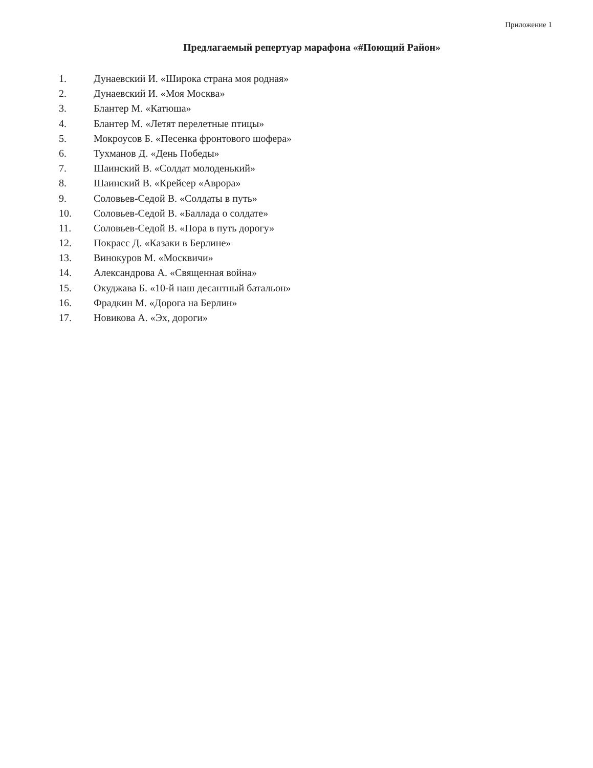Приложение 1
Предлагаемый репертуар марафона «#Поющий Район»
1. Дунаевский И. «Широка страна моя родная»
2. Дунаевский И. «Моя Москва»
3. Блантер М. «Катюша»
4. Блантер М. «Летят перелетные птицы»
5. Мокроусов Б. «Песенка фронтового шофера»
6. Тухманов Д. «День Победы»
7. Шаинский В. «Солдат молоденький»
8. Шаинский В. «Крейсер «Аврора»
9. Соловьев-Седой В. «Солдаты в путь»
10. Соловьев-Седой В. «Баллада о солдате»
11. Соловьев-Седой В. «Пора в путь дорогу»
12. Покрасс Д. «Казаки в Берлине»
13. Винокуров М. «Москвичи»
14. Александрова А. «Священная война»
15. Окуджава Б. «10-й наш десантный батальон»
16. Фрадкин М. «Дорога на Берлин»
17. Новикова А. «Эх, дороги»